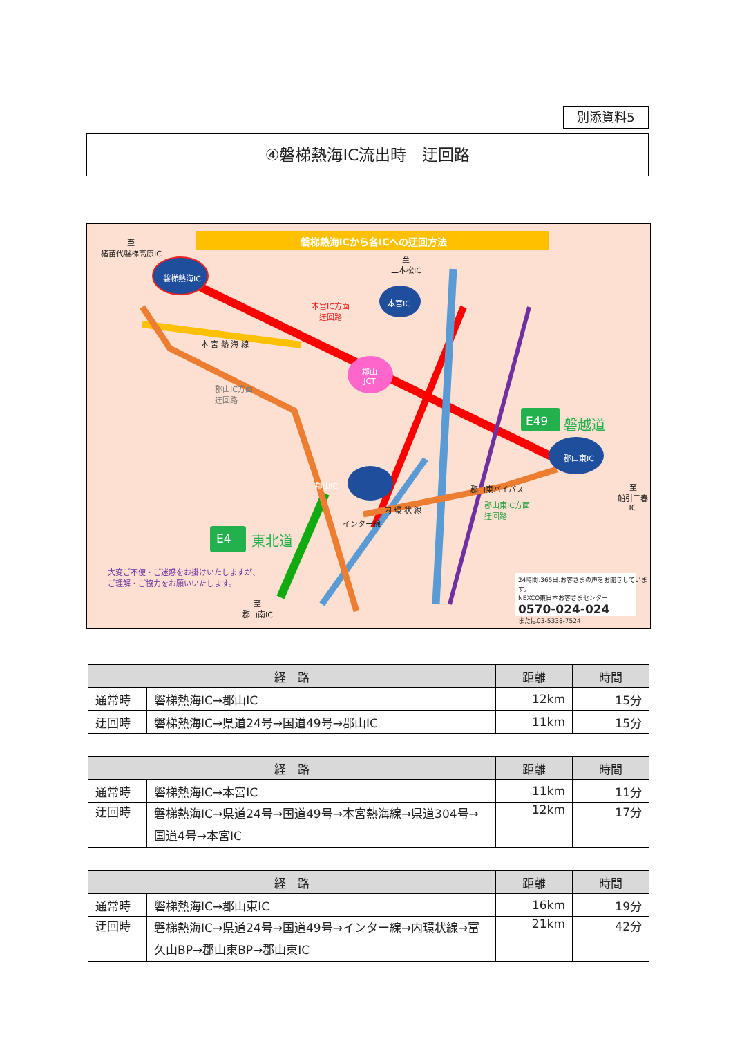別添資料5
④磐梯熱海IC流出時　迂回路
磐梯熱海ICから各ICへの迂回方法
至
猪苗代磐梯高原IC
磐梯熱海IC
本宮IC
郡山IC
郡山東IC
郡山
JCT
至
二本松IC
本宮IC方面
迂回路
本 宮 熱 海 線
郡山IC方面
迂回路
E49 磐越道
E4 東北道
郡山東バイパス
郡山東IC方面
迂回路
内 環 状 線
インター線
至
船引三春IC
大変ご不便・ご迷惑をお掛けいたしますが、
ご理解・ご協力をお願いいたします。
至
郡山南IC
24時間.365日.お客さまの声をお聞きしています。
NEXCO東日本お客さまセンター
0570-024-024
または03-5338-7524
| 経 路 | | 距離 | 時間 |
| --- | --- | --- | --- |
| 通常時 | 磐梯熱海IC→郡山IC | 12km | 15分 |
| 迂回時 | 磐梯熱海IC→県道24号→国道49号→郡山IC | 11km | 15分 |
| 経 路 | | 距離 | 時間 |
| --- | --- | --- | --- |
| 通常時 | 磐梯熱海IC→本宮IC | 11km | 11分 |
| 迂回時 | 磐梯熱海IC→県道24号→国道49号→本宮熱海線→県道304号→国道4号→本宮IC | 12km | 17分 |
| 経 路 | | 距離 | 時間 |
| --- | --- | --- | --- |
| 通常時 | 磐梯熱海IC→郡山東IC | 16km | 19分 |
| 迂回時 | 磐梯熱海IC→県道24号→国道49号→インター線→内環状線→富久山BP→郡山東BP→郡山東IC | 21km | 42分 |